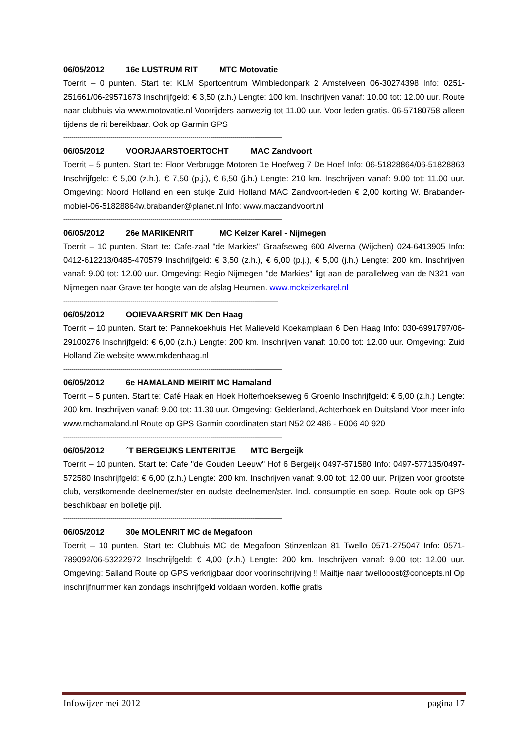06/05/2012 16e LUSTRUM RIT MTC Motovatie
Toerrit – 0 punten. Start te: KLM Sportcentrum Wimbledonpark 2 Amstelveen 06-30274398 Info: 0251-251661/06-29571673 Inschrijfgeld: € 3,50 (z.h.) Lengte: 100 km. Inschrijven vanaf: 10.00 tot: 12.00 uur. Route naar clubhuis via www.motovatie.nl Voorrijders aanwezig tot 11.00 uur. Voor leden gratis. 06-57180758 alleen tijdens de rit bereikbaar. Ook op Garmin GPS
--------------------------------------------------------------------------------------------------------------
06/05/2012 VOORJAARSTOERTOCHT MAC Zandvoort
Toerrit – 5 punten. Start te: Floor Verbrugge Motoren 1e Hoefweg 7 De Hoef Info: 06-51828864/06-51828863 Inschrijfgeld: € 5,00 (z.h.), € 7,50 (p.j.), € 6,50 (j.h.) Lengte: 210 km. Inschrijven vanaf: 9.00 tot: 11.00 uur. Omgeving: Noord Holland en een stukje Zuid Holland MAC Zandvoort-leden € 2,00 korting W. Brabander-mobiel-06-51828864w.brabander@planet.nl Info: www.maczandvoort.nl
--------------------------------------------------------------------------------------------------------------
06/05/2012 26e MARIKENRIT MC Keizer Karel - Nijmegen
Toerrit – 10 punten. Start te: Cafe-zaal "de Markies" Graafseweg 600 Alverna (Wijchen) 024-6413905 Info: 0412-612213/0485-470579 Inschrijfgeld: € 3,50 (z.h.), € 6,00 (p.j.), € 5,00 (j.h.) Lengte: 200 km. Inschrijven vanaf: 9.00 tot: 12.00 uur. Omgeving: Regio Nijmegen "de Markies" ligt aan de parallelweg van de N321 van Nijmegen naar Grave ter hoogte van de afslag Heumen. www.mckeizerkarel.nl
------------------------------------------------------------------------------------------------------------
06/05/2012 OOIEVAARSRIT MK Den Haag
Toerrit – 10 punten. Start te: Pannekoekhuis Het Malieveld Koekamplaan 6 Den Haag Info: 030-6991797/06-29100276 Inschrijfgeld: € 6,00 (z.h.) Lengte: 200 km. Inschrijven vanaf: 10.00 tot: 12.00 uur. Omgeving: Zuid Holland Zie website www.mkdenhaag.nl
--------------------------------------------------------------------------------------------------------------
06/05/2012 6e HAMALAND MEIRIT MC Hamaland
Toerrit – 5 punten. Start te: Café Haak en Hoek Holterhoekseweg 6 Groenlo Inschrijfgeld: € 5,00 (z.h.) Lengte: 200 km. Inschrijven vanaf: 9.00 tot: 11.30 uur. Omgeving: Gelderland, Achterhoek en Duitsland Voor meer info www.mchamaland.nl Route op GPS Garmin coordinaten start N52 02 486 - E006 40 920
--------------------------------------------------------------------------------------------------------------
06/05/2012 ´T BERGEIJKS LENTERITJE MTC Bergeijk
Toerrit – 10 punten. Start te: Cafe "de Gouden Leeuw" Hof 6 Bergeijk 0497-571580 Info: 0497-577135/0497-572580 Inschrijfgeld: € 6,00 (z.h.) Lengte: 200 km. Inschrijven vanaf: 9.00 tot: 12.00 uur. Prijzen voor grootste club, verstkomende deelnemer/ster en oudste deelnemer/ster. Incl. consumptie en soep. Route ook op GPS beschikbaar en bolletje pijl.
--------------------------------------------------------------------------------------------------------------
06/05/2012 30e MOLENRIT MC de Megafoon
Toerrit – 10 punten. Start te: Clubhuis MC de Megafoon Stinzenlaan 81 Twello 0571-275047 Info: 0571-789092/06-53222972 Inschrijfgeld: € 4,00 (z.h.) Lengte: 200 km. Inschrijven vanaf: 9.00 tot: 12.00 uur. Omgeving: Salland Route op GPS verkrijgbaar door voorinschrijving !! Mailtje naar twellooost@concepts.nl Op inschrijfnummer kan zondags inschrijfgeld voldaan worden. koffie gratis
Infowijzer mei 2012 pagina 17